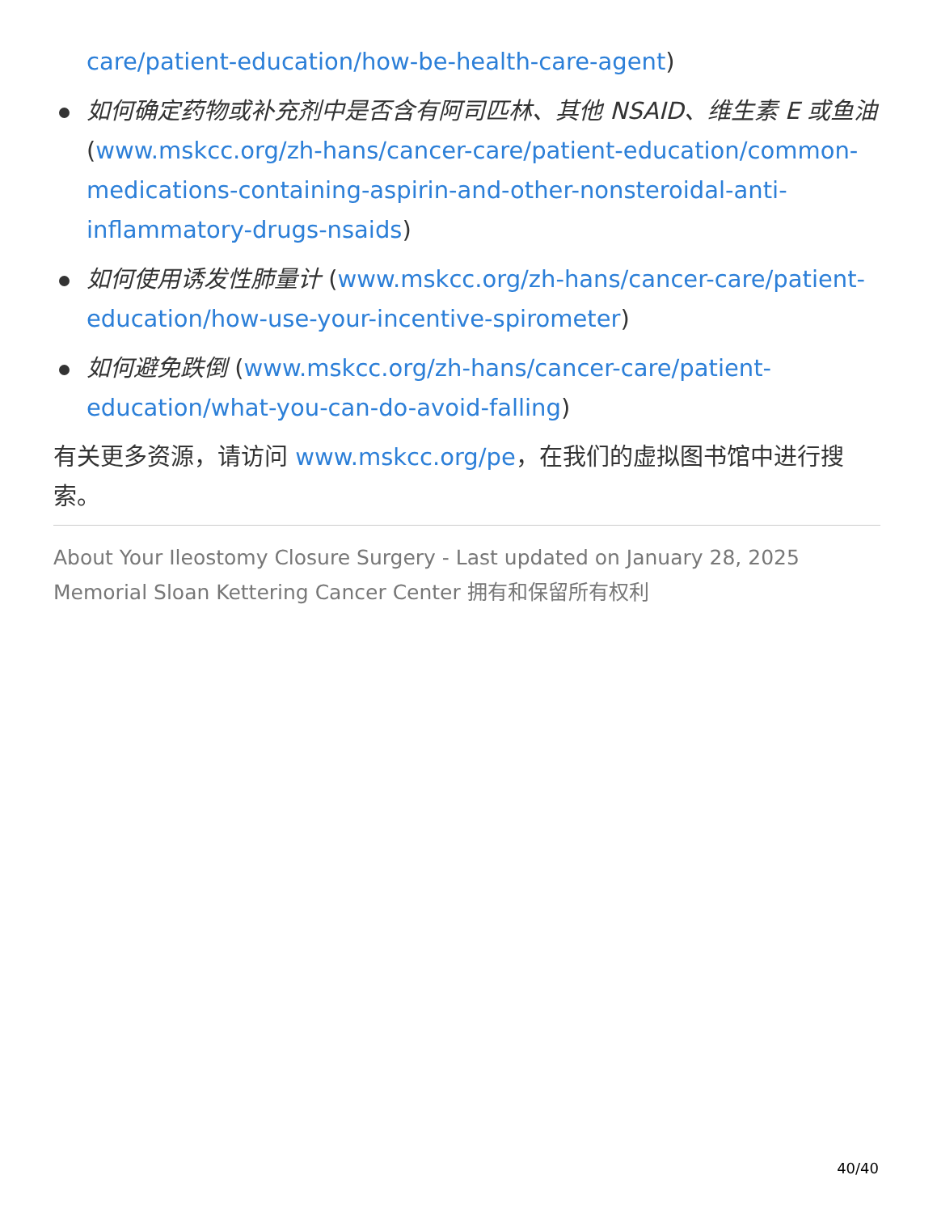care/patient-education/how-be-health-care-agent)
如何确定药物或补充剂中是否含有阿司匹林、其他 NSAID、维生素 E 或鱼油 (www.mskcc.org/zh-hans/cancer-care/patient-education/common-medications-containing-aspirin-and-other-nonsteroidal-anti-inflammatory-drugs-nsaids)
如何使用诱发性肺量计 (www.mskcc.org/zh-hans/cancer-care/patient-education/how-use-your-incentive-spirometer)
如何避免跌倒 (www.mskcc.org/zh-hans/cancer-care/patient-education/what-you-can-do-avoid-falling)
有关更多资源，请访问 www.mskcc.org/pe，在我们的虚拟图书馆中进行搜索。
About Your Ileostomy Closure Surgery - Last updated on January 28, 2025
Memorial Sloan Kettering Cancer Center 拥有和保留所有权利
40/40